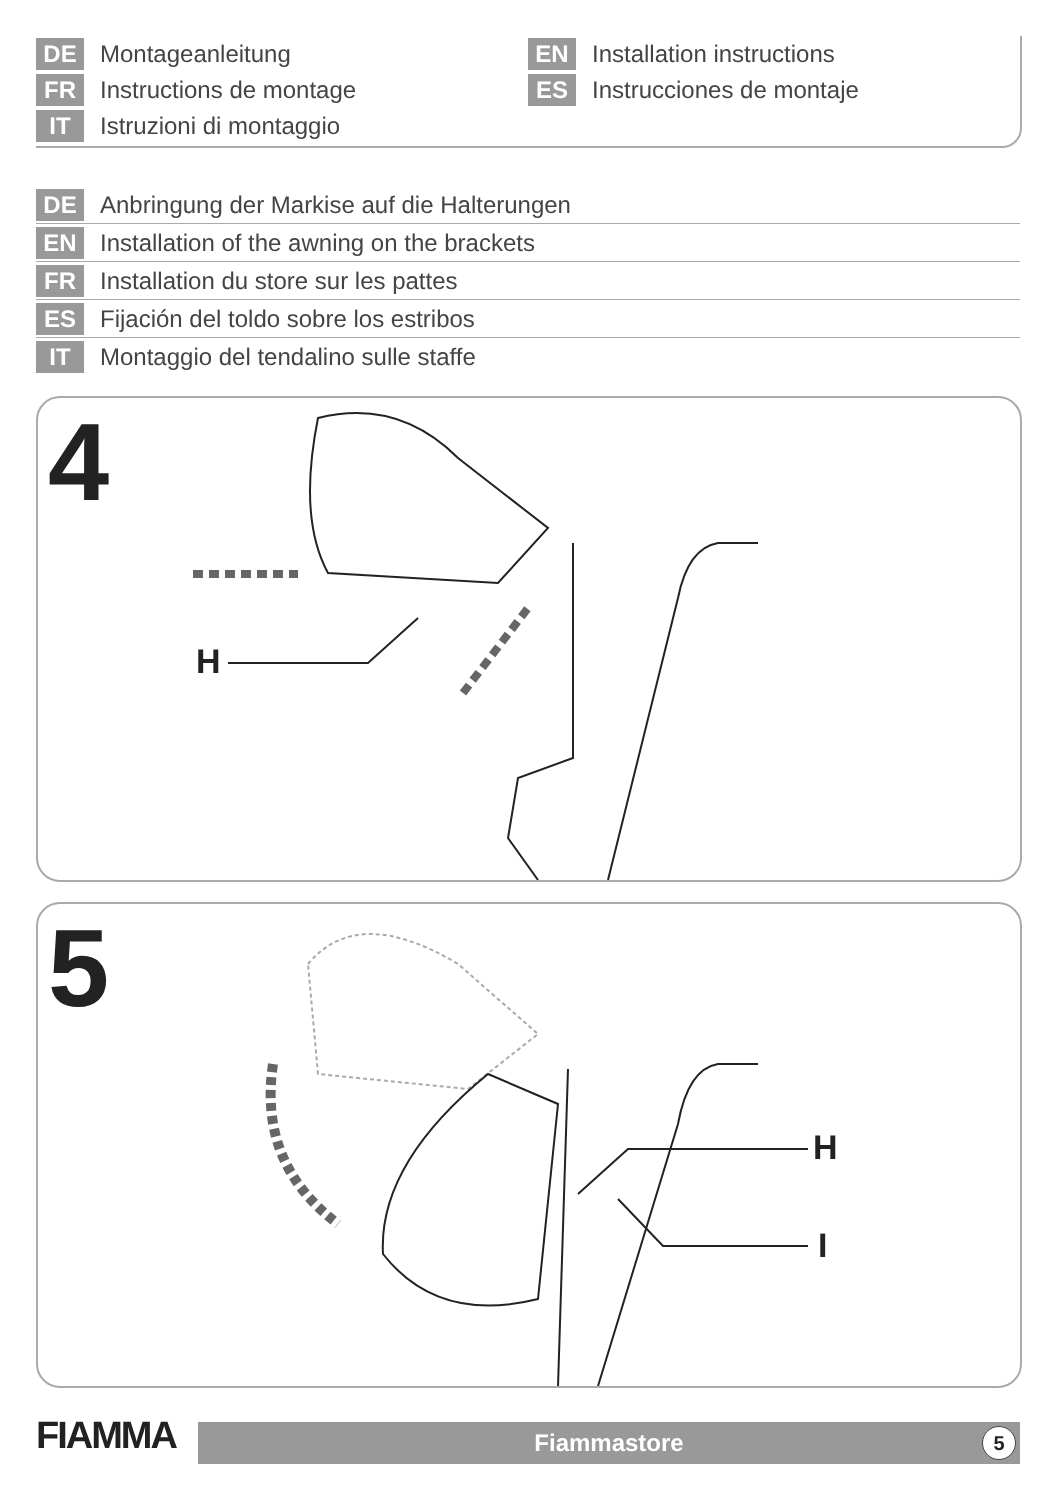DE Montageanleitung
FR Instructions de montage
IT Istruzioni di montaggio
EN Installation instructions
ES Instrucciones de montaje
DE Anbringung der Markise auf die Halterungen
EN Installation of the awning on the brackets
FR Installation du store sur les pattes
ES Fijación del toldo sobre los estribos
IT Montaggio del tendalino sulle staffe
4
H
5
H
I
FIAMMA
Fiammastore
5